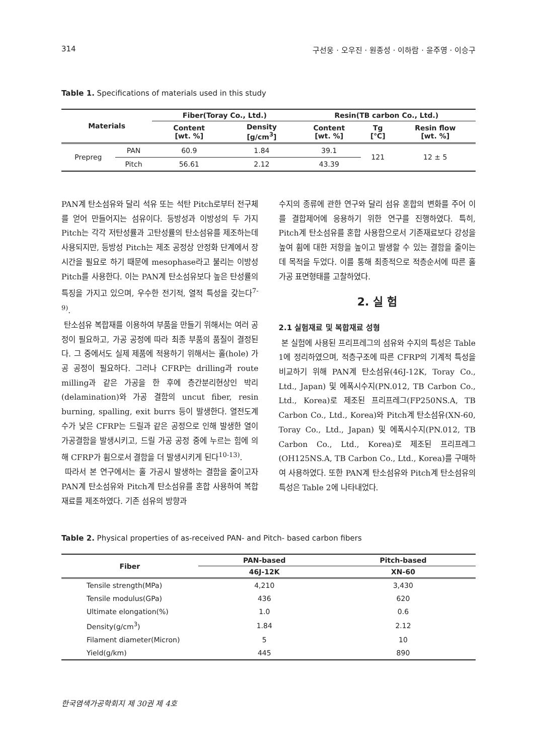314 구선웅 · 오우진 · 원종성 · 이하람 · 윤주영 · 이승구
Table 1. Specifications of materials used in this study
| Materials | | Fiber(Toray Co., Ltd.) | | Resin(TB carbon Co., Ltd.) | | |
| --- | --- | --- | --- | --- | --- | --- |
| | | Content [wt. %] | Density [g/cm<sup>3</sup>] | Content [wt. %] | Tg [℃] | Resin flow [wt. %] |
| Prepreg | PAN | 60.9 | 1.84 | 39.1 | 121 | 12 ± 5 |
| | Pitch | 56.61 | 2.12 | 43.39 | | |
PAN계 탄소섬유와 달리 석유 또는 석탄 Pitch로부터 전구체를 얻어 만들어지는 섬유이다. 등방성과 이방성의 두 가지 Pitch는 각각 저탄성률과 고탄성률의 탄소섬유를 제조하는데 사용되지만, 등방성 Pitch는 제조 공정상 안정화 단계에서 장시간을 필요로 하기 때문에 mesophase라고 불리는 이방성 Pitch를 사용한다. 이는 PAN계 탄소섬유보다 높은 탄성률의 특징을 가지고 있으며, 우수한 전기적, 열적 특성을 갖는다<sup>7-9)</sup>.
탄소섬유 복합재를 이용하여 부품을 만들기 위해서는 여러 공정이 필요하고, 가공 공정에 따라 최종 부품의 품질이 결정된다. 그 중에서도 실제 제품에 적용하기 위해서는 홀(hole) 가공 공정이 필요하다. 그러나 CFRP는 drilling과 route milling과 같은 가공을 한 후에 층간분리현상인 박리(delamination)와 가공 결함의 uncut fiber, resin burning, spalling, exit burrs 등이 발생한다. 열전도계수가 낮은 CFRP는 드릴과 같은 공정으로 인해 발생한 열이 가공결함을 발생시키고, 드릴 가공 공정 중에 누르는 힘에 의해 CFRP가 휨으로서 결함을 더 발생시키게 된다<sup>10-13)</sup>.
따라서 본 연구에서는 홀 가공시 발생하는 결함을 줄이고자 PAN계 탄소섬유와 Pitch계 탄소섬유를 혼합 사용하여 복합재료를 제조하였다. 기존 섬유의 방향과
수지의 종류에 관한 연구와 달리 섬유 혼합의 변화를 주어 이를 결합제어에 응용하기 위한 연구를 진행하였다. 특히, Pitch계 탄소섬유를 혼합 사용함으로서 기존재료보다 강성을 높여 휨에 대한 저항을 높이고 발생할 수 있는 결함을 줄이는데 목적을 두었다. 이를 통해 최종적으로 적층순서에 따른 홀 가공 표면형태를 고찰하였다.
2. 실 험
2.1 실험재료 및 복합재료 성형
본 실험에 사용된 프리프레그의 섬유와 수지의 특성은 Table 1에 정리하였으며, 적층구조에 따른 CFRP의 기계적 특성을 비교하기 위해 PAN계 탄소섬유(46J-12K, Toray Co., Ltd., Japan) 및 에폭시수지(PN.012, TB Carbon Co., Ltd., Korea)로 제조된 프리프레그(FP250NS.A, TB Carbon Co., Ltd., Korea)와 Pitch계 탄소섬유(XN-60, Toray Co., Ltd., Japan) 및 에폭시수지(PN.012, TB Carbon Co., Ltd., Korea)로 제조된 프리프레그(OH125NS.A, TB Carbon Co., Ltd., Korea)를 구매하여 사용하였다. 또한 PAN계 탄소섬유와 Pitch계 탄소섬유의 특성은 Table 2에 나타내었다.
Table 2. Physical properties of as-received PAN- and Pitch- based carbon fibers
| Fiber | PAN-based | Pitch-based |
| --- | --- | --- |
| | 46J-12K | XN-60 |
| Tensile strength(MPa) | 4,210 | 3,430 |
| Tensile modulus(GPa) | 436 | 620 |
| Ultimate elongation(%) | 1.0 | 0.6 |
| Density(g/cm<sup>3</sup>) | 1.84 | 2.12 |
| Filament diameter(Micron) | 5 | 10 |
| Yield(g/km) | 445 | 890 |
한국염색가공학회지 제 30권 제 4호